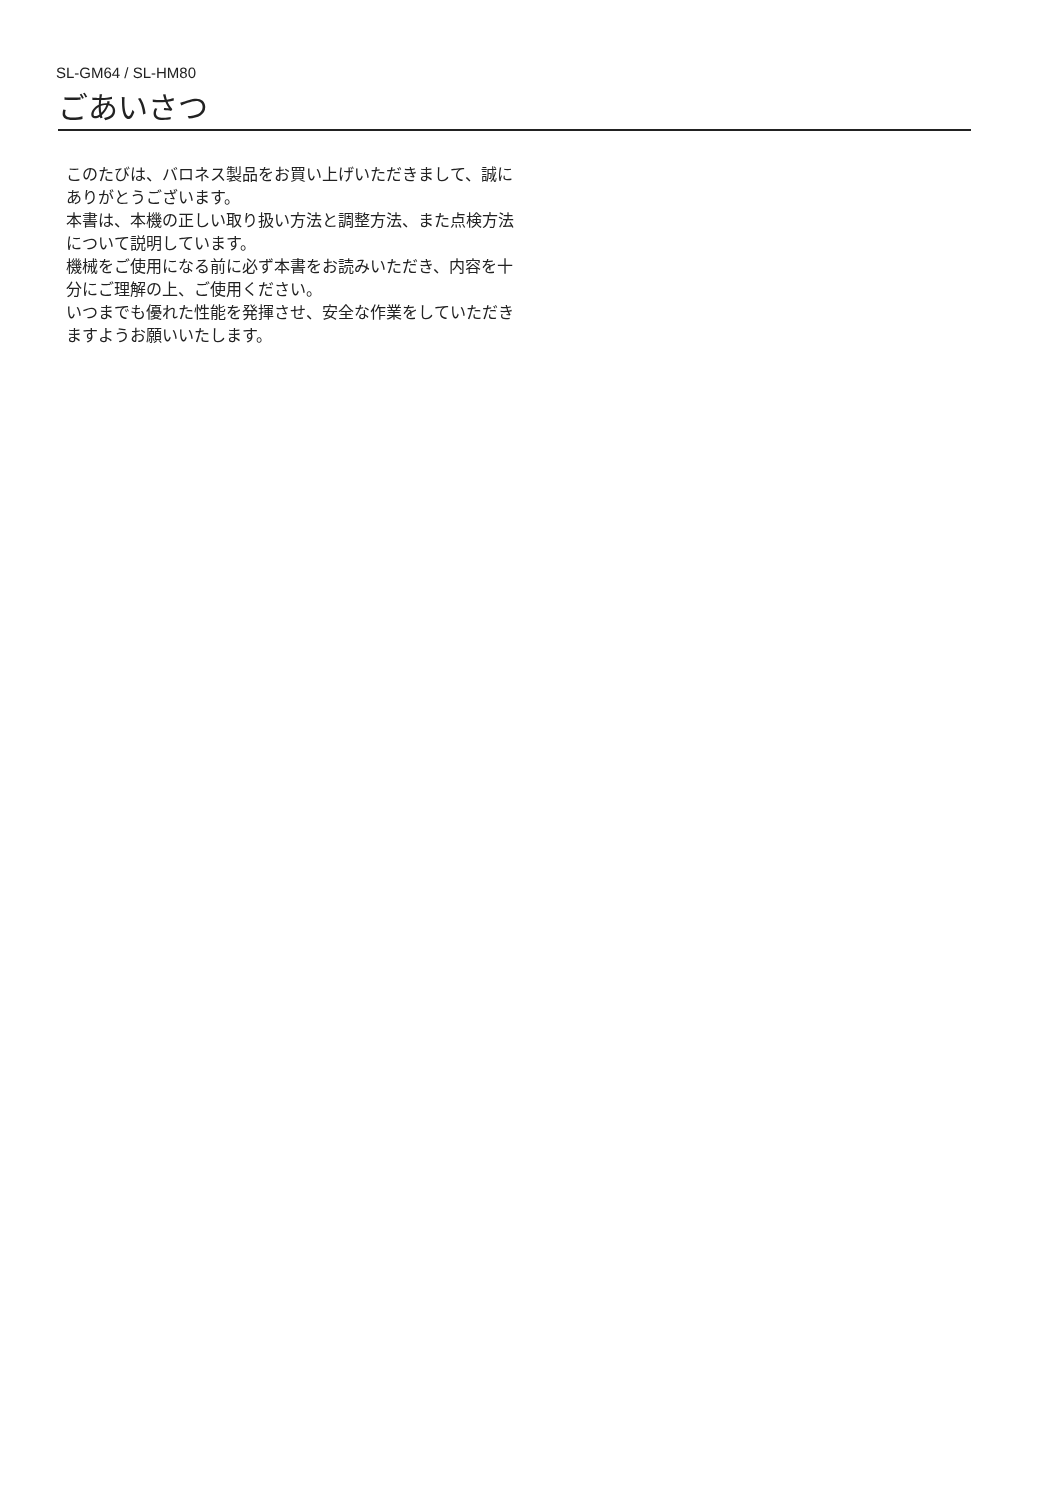SL-GM64 / SL-HM80
ごあいさつ
このたびは、バロネス製品をお買い上げいただきまして、誠にありがとうございます。
本書は、本機の正しい取り扱い方法と調整方法、また点検方法について説明しています。
機械をご使用になる前に必ず本書をお読みいただき、内容を十分にご理解の上、ご使用ください。
いつまでも優れた性能を発揮させ、安全な作業をしていただきますようお願いいたします。